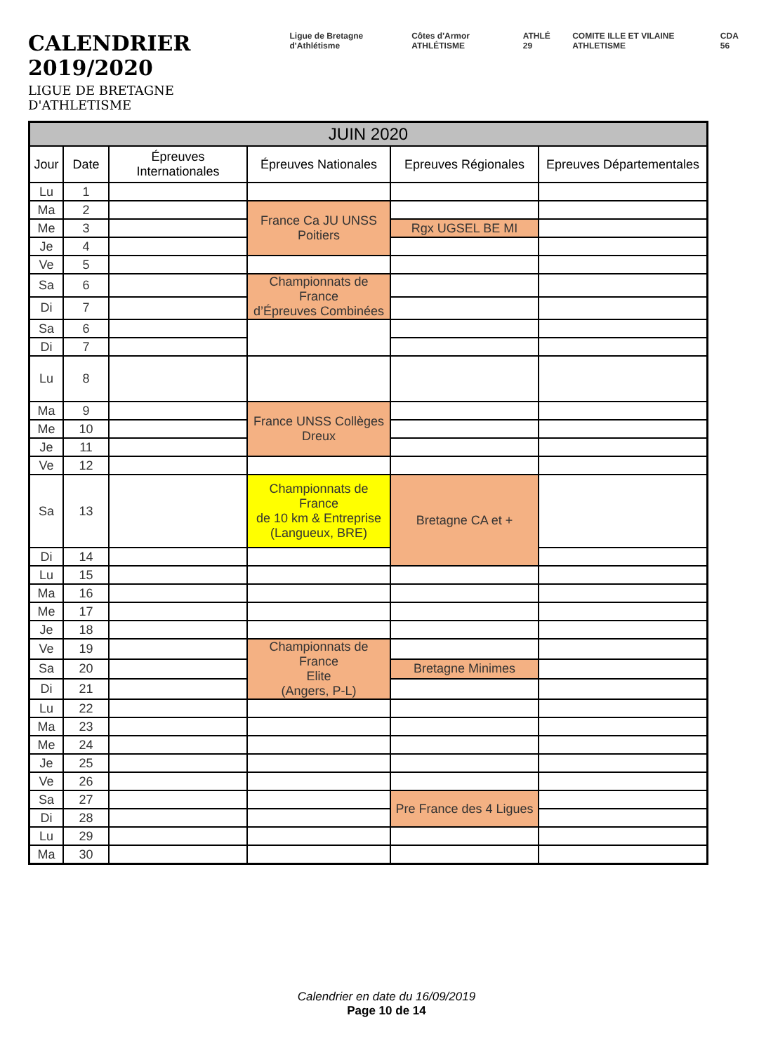CALENDRIER 2019/2020
LIGUE DE BRETAGNE D'ATHLETISME
________________________________
Ligue de Bretagne d'Athlétisme Côtes d'Armor ATHLÉTISME ATHLÉ 29 COMITE ILLE ET VILAINE ATHLETISME CDA 56
| JUIN 2020 | | | | | |
| --- | --- | --- | --- | --- | --- |
| Jour | Date | Épreuves Internationales | Épreuves Nationales | Epreuves Régionales | Epreuves Départementales |
| Lu | 1 | | | | |
| Ma | 2 | | France Ca JU UNSS Poitiers | | |
| Me | 3 | | | Rgx UGSEL BE MI | |
| Je | 4 | | | | |
| Ve | 5 | | | | |
| Sa | 6 | | Championnats de France d’Épreuves Combinées | | |
| Di | 7 | | | | |
| Sa | 6 | | | | |
| Di | 7 | | | | |
| Lu | 8 | | | | |
| Ma | 9 | | France UNSS Collèges Dreux | | |
| Me | 10 | | | | |
| Je | 11 | | | | |
| Ve | 12 | | | | |
| Sa | 13 | | Championnats de France de 10 km & Entreprise (Langueux, BRE) | Bretagne CA et + | |
| Di | 14 | | | | |
| Lu | 15 | | | | |
| Ma | 16 | | | | |
| Me | 17 | | | | |
| Je | 18 | | | | |
| Ve | 19 | | Championnats de France Elite (Angers, P-L) | | |
| Sa | 20 | | | Bretagne Minimes | |
| Di | 21 | | | | |
| Lu | 22 | | | | |
| Ma | 23 | | | | |
| Me | 24 | | | | |
| Je | 25 | | | | |
| Ve | 26 | | | | |
| Sa | 27 | | | Pre France des 4 Ligues | |
| Di | 28 | | | | |
| Lu | 29 | | | | |
| Ma | 30 | | | | |
Calendrier en date du 16/09/2019
Page 10 de 14